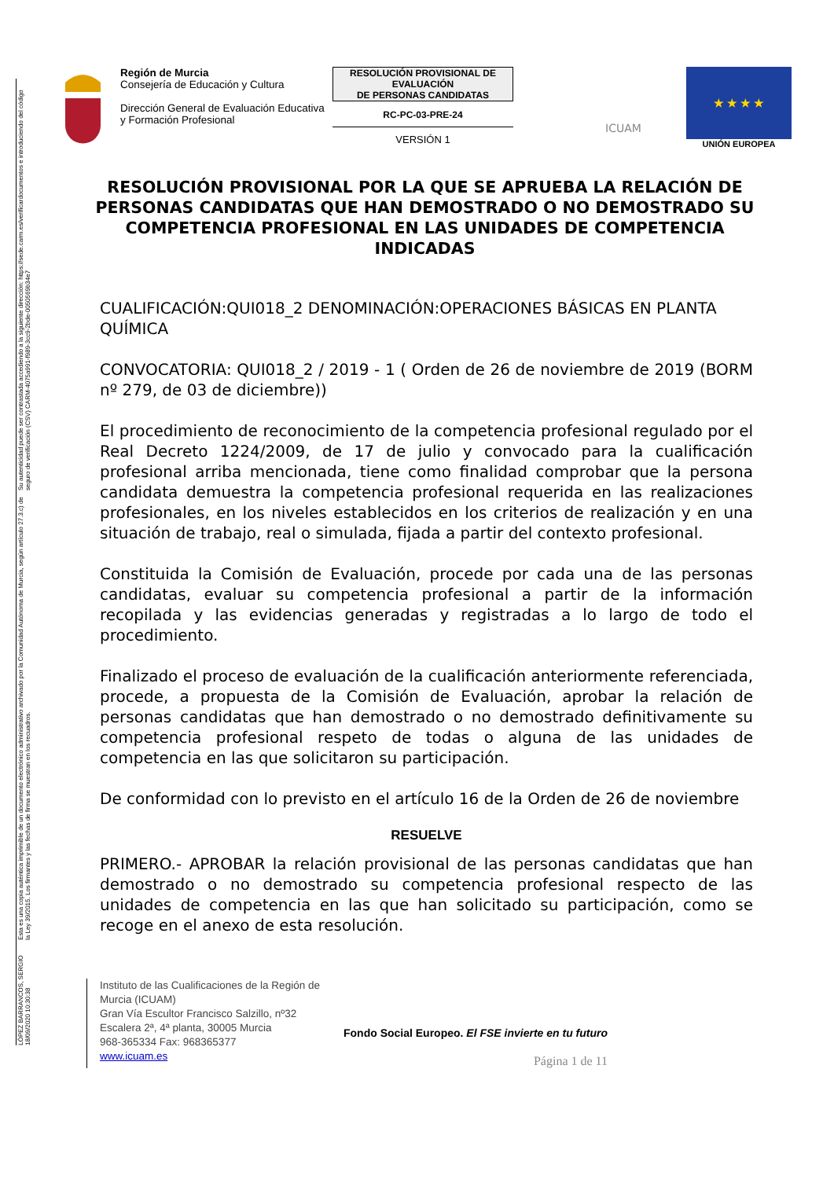LÓPEZ BARRANCOS, SERGIO 18/09/2020 10:30:38 Esta es una copia auténtica imprimible de un documento electrónico administrativo archivado por la Comunidad Autónoma de Murcia, según artículo 27.3.c) de la Ley 39/2015. Los firmantes y las fechas de firma se muestran en los recuadros. Su autenticidad puede ser contrastada accediendo a la siguiente dirección: https://sede.carm.es/verificardocumentos e introduciendo del código seguro de verificación (CSV) CARM-4075a991-f989-3cc9-2bde-0050569b34e7
Región de Murcia
Consejería de Educación y Cultura
Dirección General de Evaluación Educativa y Formación Profesional
RESOLUCIÓN PROVISIONAL DE EVALUACIÓN
DE PERSONAS CANDIDATAS
RC-PC-03-PRE-24
VERSIÓN 1
ICUAM
★ ★ ★ ★
UNIÓN EUROPEA
RESOLUCIÓN PROVISIONAL POR LA QUE SE APRUEBA LA RELACIÓN DE PERSONAS CANDIDATAS QUE HAN DEMOSTRADO O NO DEMOSTRADO SU COMPETENCIA PROFESIONAL EN LAS UNIDADES DE COMPETENCIA INDICADAS
CUALIFICACIÓN:QUI018_2 DENOMINACIÓN:OPERACIONES BÁSICAS EN PLANTA QUÍMICA
CONVOCATORIA: QUI018_2 / 2019 - 1 ( Orden de 26 de noviembre de 2019 (BORM nº 279, de 03 de diciembre))
El procedimiento de reconocimiento de la competencia profesional regulado por el Real Decreto 1224/2009, de 17 de julio y convocado para la cualificación profesional arriba mencionada, tiene como finalidad comprobar que la persona candidata demuestra la competencia profesional requerida en las realizaciones profesionales, en los niveles establecidos en los criterios de realización y en una situación de trabajo, real o simulada, fijada a partir del contexto profesional.
Constituida la Comisión de Evaluación, procede por cada una de las personas candidatas, evaluar su competencia profesional a partir de la información recopilada y las evidencias generadas y registradas a lo largo de todo el procedimiento.
Finalizado el proceso de evaluación de la cualificación anteriormente referenciada, procede, a propuesta de la Comisión de Evaluación, aprobar la relación de personas candidatas que han demostrado o no demostrado definitivamente su competencia profesional respeto de todas o alguna de las unidades de competencia en las que solicitaron su participación.
De conformidad con lo previsto en el artículo 16 de la Orden de 26 de noviembre
RESUELVE
PRIMERO.- APROBAR la relación provisional de las personas candidatas que han demostrado o no demostrado su competencia profesional respecto de las unidades de competencia en las que han solicitado su participación, como se recoge en el anexo de esta resolución.
Instituto de las Cualificaciones de la Región de Murcia (ICUAM)
Gran Vía Escultor Francisco Salzillo, nº32 Escalera 2ª, 4ª planta, 30005 Murcia
968-365334 Fax: 968365377
www.icuam.es
Fondo Social Europeo. El FSE invierte en tu futuro
Página 1 de 11